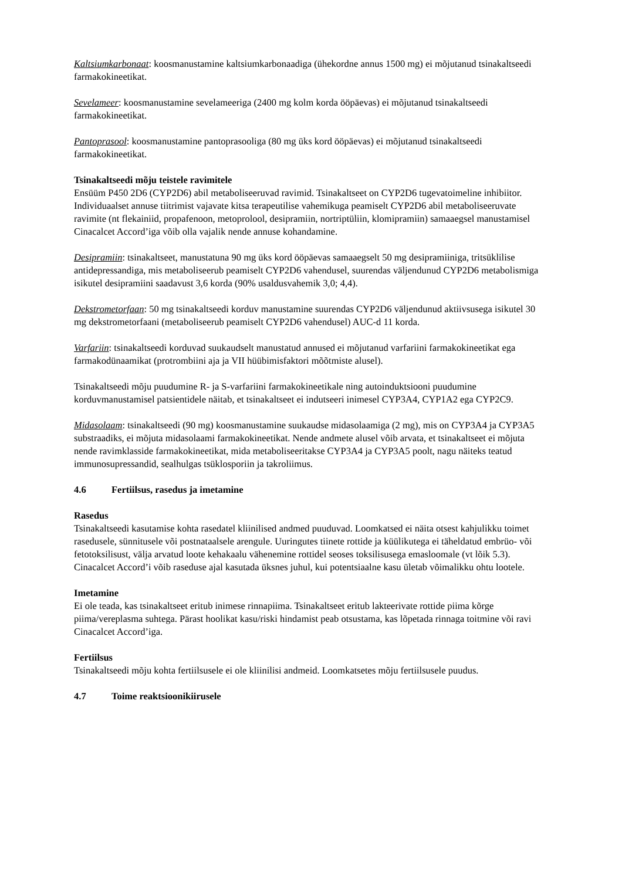Kaltsiumkarbonaat: koosmanustamine kaltsiumkarbonaadiga (ühekordne annus 1500 mg) ei mõjutanud tsinakaltseedi farmakokineetikat.
Sevelameer: koosmanustamine sevelameeriga (2400 mg kolm korda ööpäevas) ei mõjutanud tsinakaltseedi farmakokineetikat.
Pantoprasool: koosmanustamine pantoprasooliga (80 mg üks kord ööpäevas) ei mõjutanud tsinakaltseedi farmakokineetikat.
Tsinakaltseedi mõju teistele ravimitele
Ensüüm P450 2D6 (CYP2D6) abil metaboliseeruvad ravimid. Tsinakaltseet on CYP2D6 tugevatoimeline inhibiitor. Individuaalset annuse tiitrimist vajavate kitsa terapeutilise vahemikuga peamiselt CYP2D6 abil metaboliseeruvate ravimite (nt flekainiid, propafenoon, metoprolool, desipramiin, nortriptüliin, klomipramiin) samaaegsel manustamisel Cinacalcet Accord’iga võib olla vajalik nende annuse kohandamine.
Desipramiin: tsinakaltseet, manustatuna 90 mg üks kord ööpäevas samaaegselt 50 mg desipramiiniga, tritsüklilise antidepressandiga, mis metaboliseerub peamiselt CYP2D6 vahendusel, suurendas väljendunud CYP2D6 metabolismiga isikutel desipramiini saadavust 3,6 korda (90% usaldusvahemik 3,0; 4,4).
Dekstrometorfaan: 50 mg tsinakaltseedi korduv manustamine suurendas CYP2D6 väljendunud aktiivsusega isikutel 30 mg dekstrometorfaani (metaboliseerub peamiselt CYP2D6 vahendusel) AUC-d 11 korda.
Varfariin: tsinakaltseedi korduvad suukaudselt manustatud annused ei mõjutanud varfariini farmakokineetikat ega farmakodünaamikat (protrombiini aja ja VII hüübimisfaktori mõõtmiste alusel).
Tsinakaltseedi mõju puudumine R- ja S-varfariini farmakokineetikale ning autoinduktsiooni puudumine korduvmanustamisel patsientidele näitab, et tsinakaltseet ei indutseeri inimesel CYP3A4, CYP1A2 ega CYP2C9.
Midasolaam: tsinakaltseedi (90 mg) koosmanustamine suukaudse midasolaamiga (2 mg), mis on CYP3A4 ja CYP3A5 substraadiks, ei mõjuta midasolaami farmakokineetikat. Nende andmete alusel võib arvata, et tsinakaltseet ei mõjuta nende ravimklasside farmakokineetikat, mida metaboliseeritakse CYP3A4 ja CYP3A5 poolt, nagu näiteks teatud immunosupressandid, sealhulgas tsüklosporiin ja takroliimus.
4.6 Fertiilsus, rasedus ja imetamine
Rasedus
Tsinakaltseedi kasutamise kohta rasedatel kliinilised andmed puuduvad. Loomkatsed ei näita otsest kahjulikku toimet rasedusele, sünnitusele või postnataalsele arengule. Uuringutes tiinete rottide ja küülikutega ei täheldatud embrüo- või fetotoksilisust, välja arvatud loote kehakaalu vähenemine rottidel seoses toksilisusega emasloomale (vt lõik 5.3). Cinacalcet Accord’i võib raseduse ajal kasutada üksnes juhul, kui potentsiaalne kasu ületab võimalikku ohtu lootele.
Imetamine
Ei ole teada, kas tsinakaltseet eritub inimese rinnapiima. Tsinakaltseet eritub lakteerivate rottide piima kõrge piima/vereplasma suhtega. Pärast hoolikat kasu/riski hindamist peab otsustama, kas lõpetada rinnaga toitmine või ravi Cinacalcet Accord’iga.
Fertiilsus
Tsinakaltseedi mõju kohta fertiilsusele ei ole kliinilisi andmeid. Loomkatsetes mõju fertiilsusele puudus.
4.7 Toime reaktsioonikiirusele